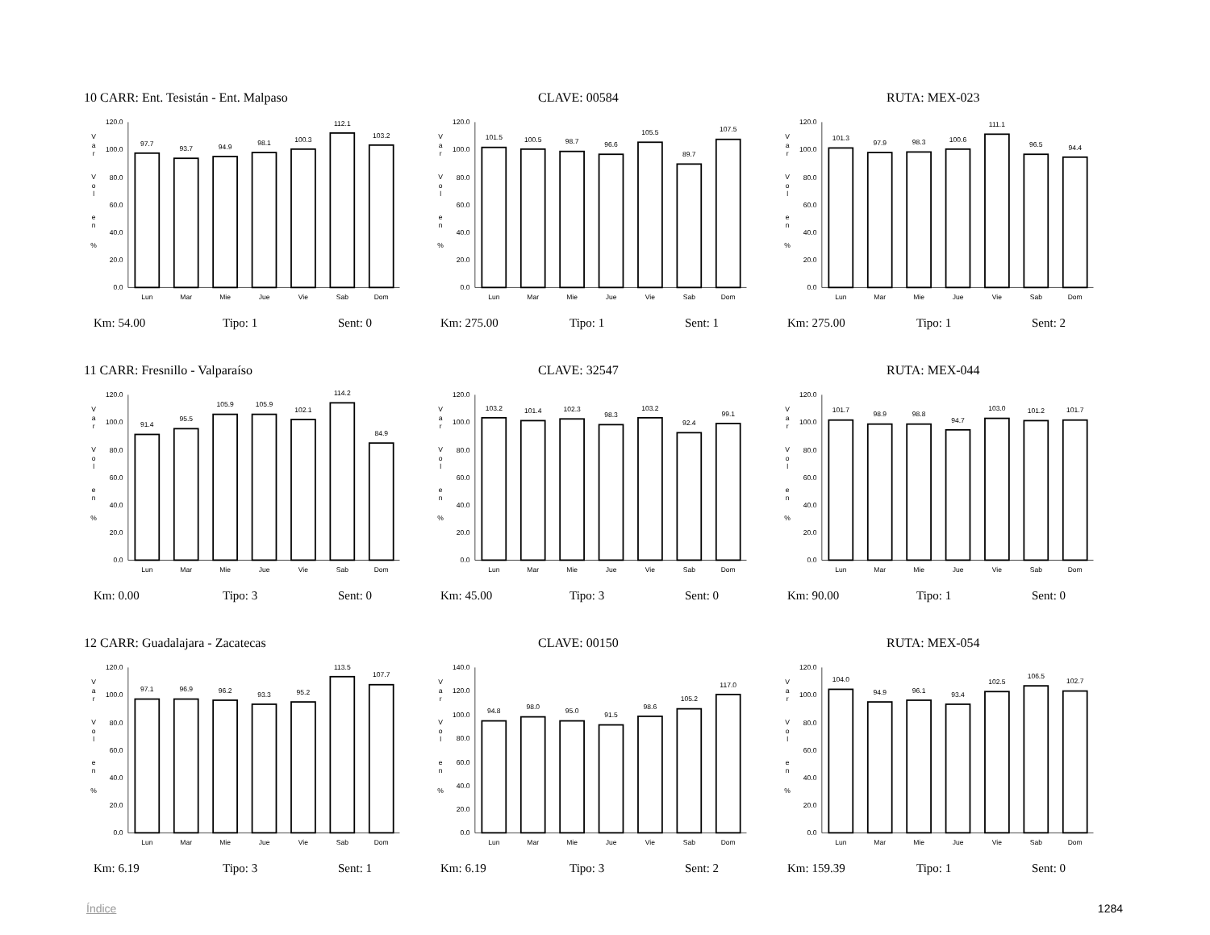10 CARR: Ent. Tesistán - Ent. Malpaso CLAVE: 00584 RUTA: MEX-023
0.0
20.0
40.0
60.0
80.0
100.0
120.0
97.7
93.7
94.9
98.1
100.3
112.1
103.2
Lun
Mar
Mie
Jue
Vie
Sab
Dom
V
a
r
V
o
l
e
n
%
0.0
20.0
40.0
60.0
80.0
100.0
120.0
101.5
100.5
98.7
96.6
105.5
89.7
107.5
Lun
Mar
Mie
Jue
Vie
Sab
Dom
V
a
r
V
o
l
e
n
%
0.0
20.0
40.0
60.0
80.0
100.0
120.0
101.3
97.9
98.3
100.6
111.1
96.5
94.4
Lun
Mar
Mie
Jue
Vie
Sab
Dom
V
a
r
V
o
l
e
n
%
Km: 54.00 Tipo: 1 Sent: 0 Km: 275.00 Tipo: 1 Sent: 1 Km: 275.00 Tipo: 1 Sent: 2
11 CARR: Fresnillo - Valparaíso CLAVE: 32547 RUTA: MEX-044
0.0
20.0
40.0
60.0
80.0
100.0
120.0
91.4
95.5
105.9
105.9
102.1
114.2
84.9
Lun
Mar
Mie
Jue
Vie
Sab
Dom
V
a
r
V
o
l
e
n
%
0.0
20.0
40.0
60.0
80.0
100.0
120.0
103.2
101.4
102.3
98.3
103.2
92.4
99.1
Lun
Mar
Mie
Jue
Vie
Sab
Dom
V
a
r
V
o
l
e
n
%
0.0
20.0
40.0
60.0
80.0
100.0
120.0
101.7
98.9
98.8
94.7
103.0
101.2
101.7
Lun
Mar
Mie
Jue
Vie
Sab
Dom
V
a
r
V
o
l
e
n
%
Km: 0.00 Tipo: 3 Sent: 0 Km: 45.00 Tipo: 3 Sent: 0 Km: 90.00 Tipo: 1 Sent: 0
12 CARR: Guadalajara - Zacatecas CLAVE: 00150 RUTA: MEX-054
0.0
20.0
40.0
60.0
80.0
100.0
120.0
97.1
96.9
96.2
93.3
95.2
113.5
107.7
Lun
Mar
Mie
Jue
Vie
Sab
Dom
V
a
r
V
o
l
e
n
%
0.0
20.0
40.0
60.0
80.0
100.0
120.0
140.0
94.8
98.0
95.0
91.5
98.6
105.2
117.0
Lun
Mar
Mie
Jue
Vie
Sab
Dom
V
a
r
V
o
l
e
n
%
0.0
20.0
40.0
60.0
80.0
100.0
120.0
104.0
94.9
96.1
93.4
102.5
106.5
102.7
Lun
Mar
Mie
Jue
Vie
Sab
Dom
V
a
r
V
o
l
e
n
%
Km: 6.19 Tipo: 3 Sent: 1 Km: 6.19 Tipo: 3 Sent: 2 Km: 159.39 Tipo: 1 Sent: 0
Índice 1284